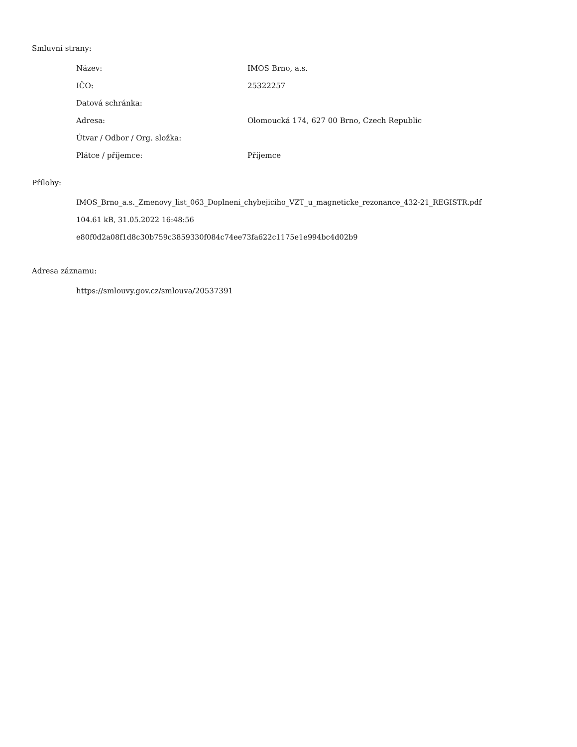Smluvní strany:
| Název: | IMOS Brno, a.s. |
| IČO: | 25322257 |
| Datová schránka: | |
| Adresa: | Olomoucká 174, 627 00 Brno, Czech Republic |
| Útvar / Odbor / Org. složka: | |
| Plátce / příjemce: | Příjemce |
Přílohy:
IMOS_Brno_a.s._Zmenovy_list_063_Doplneni_chybejiciho_VZT_u_magneticke_rezonance_432-21_REGISTR.pdf
104.61 kB, 31.05.2022 16:48:56
e80f0d2a08f1d8c30b759c3859330f084c74ee73fa622c1175e1e994bc4d02b9
Adresa záznamu:
https://smlouvy.gov.cz/smlouva/20537391